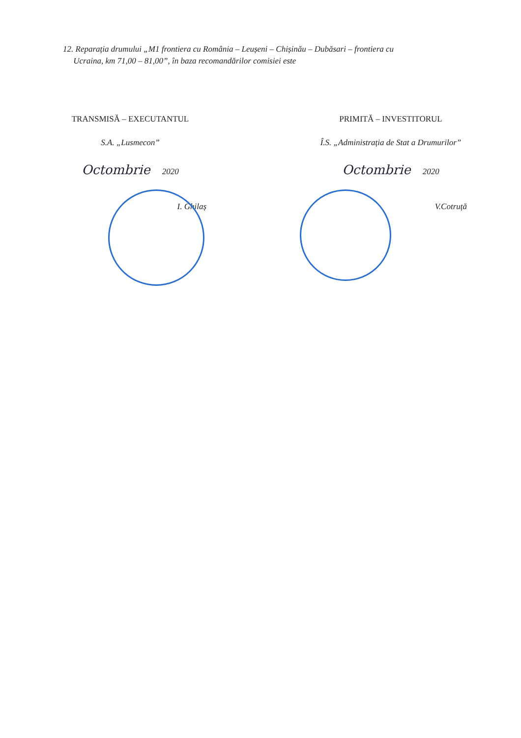12. Reparația drumului „M1 frontiera cu România – Leușeni – Chișinău – Dubăsari – frontiera cu
Ucraina, km 71,00 – 81,00”, în baza recomandărilor comisiei este
TRANSMISĂ – EXECUTANTUL
S.A. „Lusmecon”
Octombrie 2020
I. Ghilaș
PRIMITĂ – INVESTITORUL
Î.S. „Administrația de Stat a Drumurilor”
Octombrie 2020
V.Cotruță